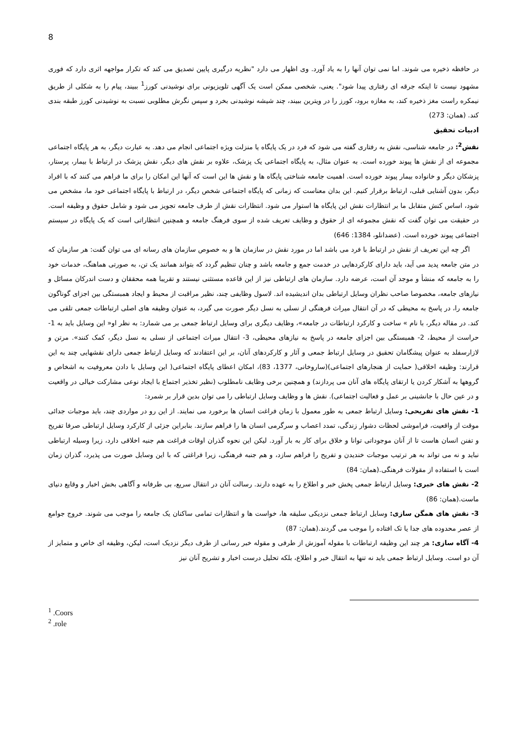8
در حافظه ذخیره می شوند. اما نمی توان آنها را به یاد آورد. وی اظهار می دارد "نظریه درگیری پایین تصدیق می کند که تکرار مواجهه اثری دارد که فوری مشهود نیست تا اینکه جرقه ای رفتاری پیدا شود". یعنی، شخصی ممکن است یک آگهی تلویزیونی برای نوشیدنی کورز<sup>1</sup> ببیند، پیام را به شکلی از طریق نیمکره راست مغز ذخیره کند، به مغازه برود، کورز را در ویترین ببیند، چند شیشه نوشیدنی بخرد و سپس نگرش مطلوبی نسبت به نوشیدنی کورز طبقه بندی کند. (همان: 273)
ادبیات تحقیق
نقش<sup>2</sup>: در جامعه شناسی، نقش به رفتاری گفته می شود که فرد در یک پایگاه یا منزلت ویژه اجتماعی انجام می دهد. به عبارت دیگر، به هر پایگاه اجتماعی مجموعه ای از نقش ها پیوند خورده است. به عنوان مثال، به پایگاه اجتماعی یک پزشک، علاوه بر نقش های دیگر، نقش پزشک در ارتباط با بیمار، پرستار، پزشکان دیگر و خانواده بیمار پیوند خورده است. اهمیت جامعه شناختی پایگاه ها و نقش ها این است که آنها این امکان را برای ما فراهم می کنند که با افراد دیگر، بدون آشنایی قبلی، ارتباط برقرار کنیم. این بدان معناست که زمانی که پایگاه اجتماعی شخص دیگر، در ارتباط با پایگاه اجتماعی خود ما، مشخص می شود، اساس کنش متقابل ما بر انتظارات نقش این پایگاه ها استوار می شود. انتظارات نقش از طرف جامعه تجویز می شود و شامل حقوق و وظیفه است. در حقیقت می توان گفت که نقش مجموعه ای از حقوق و وظایف تعریف شده از سوی فرهنگ جامعه و همچنین انتظاراتی است که یک پایگاه در سیستم اجتماعی پیوند خورده است. (عضدانلو، 1384: 646)
اگر چه این تعریف از نقش در ارتباط با فرد می باشد اما در مورد نقش در سازمان ها و به خصوص سازمان های رسانه ای می توان گفت: هر سازمان که در متن جامعه پدید می آید، باید دارای کارکردهایی در خدمت جمع و جامعه باشد و چنان تنظیم گردد که بتواند همانند یک تن، به صورتی هماهنگ، خدمات خود را به جامعه که منشأ و موجد آن است، عرضه دارد. سازمان های ارتباطی نیز از این قاعده مستثنی نیستند و تقریبا همه محققان و دست اندرکان مسائل و نیازهای جامعه، مخصوصا صاحب نظران وسایل ارتباطی بدان اندیشیده اند. لاسول وظایفی چند، نظیر مراقبت از محیط و ایجاد همبستگی بین اجزای گوناگون جامعه را، در پاسخ به محیطی که در آن انتقال میراث فرهنگی از نسلی به نسل دیگر صورت می گیرد، به عنوان وظیفه های اصلی ارتباطات جمعی تلقی می کند. در مقاله دیگر، با نام » ساخت و کارکرد ارتباطات در جامعه»، وظایف دیگری برای وسایل ارتباط جمعی بر می شمارد: به نظر او« این وسایل باید به 1- حراست از محیط، 2- همبستگی بین اجزای جامعه در پاسخ به نیازهای محیطی، 3- انتقال میراث اجتماعی از نسلی به نسل دیگر، کمک کنند». مرتن و لازارسفلد به عنوان پیشگامان تحقیق در وسایل ارتباط جمعی و آثار و کارکردهای آنان، بر این اعتقادند که وسایل ارتباط جمعی دارای نقشهایی چند به این قرارند: وظیفه اخلاقی( حمایت از هنجارهای اجتماعی)(ساروخانی، 1377، 83)، امکان اعطای پایگاه اجتماعی( این وسایل با دادن معروفیت به اشخاص و گروهها به آشکار کردن یا ارتقای پایگاه های آنان می پردازند) و همچنین برخی وظایف نامطلوب (نظیر تخذیر اجتماع با ایجاد نوعی مشارکت خیالی در واقعیت و در عین حال با جانشینی بر عمل و فعالیت اجتماعی). نقش ها و وظایف وسایل ارتباطی را می توان بدین قرار بر شمرد:
1- نقش های تفریحی: وسایل ارتباط جمعی به طور معمول با زمان فراغت انسان ها برخورد می نمایند. از این رو در مواردی چند، باید موجبات جدائی موقت از واقعیت، فراموشی لحظات دشوار زندگی، تمدد اعصاب و سرگرمی انسان ها را فراهم سازند. بنابراین جزئی از کارکرد وسایل ارتباطی صرفا تفریح و تفنن انسان هاست تا از آنان موجوداتی توانا و خلاق برای کار به بار آورد. لیکن این نحوه گذران اوقات فراغت هم جنبه اخلاقی دارد، زیرا وسیله ارتباطی نباید و نه می تواند به هر ترتیب موجبات خندیدن و تفریح را فراهم سازد، و هم جنبه فرهنگی، زیرا فراغتی که با این وسایل صورت می پذیرد، گذران زمان است با استفاده از مقولات فرهنگی.(همان: 84)
2- نقش های خبری: وسایل ارتباط جمعی پخش خبر و اطلاع را به عهده دارند. رسالت آنان در انتقال سریع، بی طرفانه و آگاهی بخش اخبار و وقایع دنیای ماست.(همان: 86)
3- نقش های همگن سازی: وسایل ارتباط جمعی نزدیکی سلیقه ها، خواست ها و انتظارات تمامی ساکنان یک جامعه را موجب می شوند. خروج جوامع از عصر محدوده های جدا یا تک افتاده را موجب می گردند.(همان: 87)
4- آگاه سازی: هر چند این وظیفه ارتباطات با مقوله آموزش از طرفی و مقوله خبر رسانی از طرف دیگر نزدیک است، لیکن، وظیفه ای خاص و متمایز از آن دو است. وسایل ارتباط جمعی باید نه تنها به انتقال خبر و اطلاع، بلکه تحلیل درست اخبار و تشریح آنان نیز
<sup>1</sup> .Coors
<sup>2</sup> .role